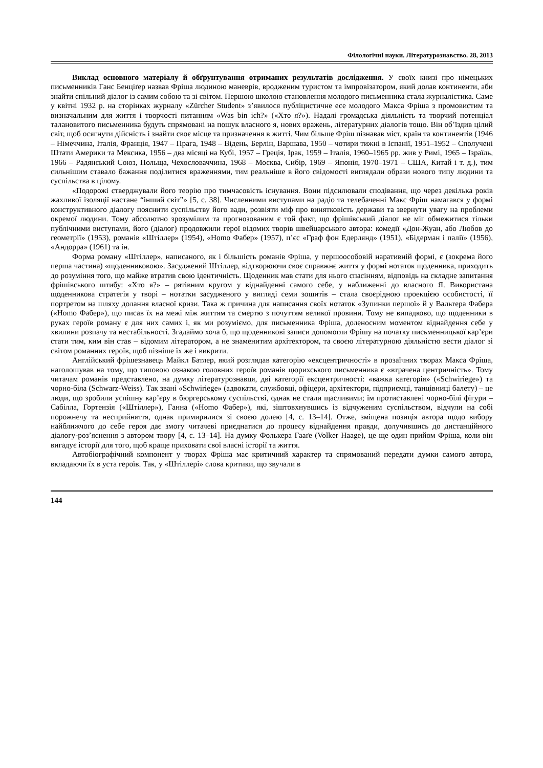Філологічні науки. Літературознавство. 28, 2013
Виклад основного матеріалу й обґрунтування отриманих результатів дослідження. У своїх книзі про німецьких письменників Ганс Бенціґер назвав Фріша людиною маневрів, вродженим туристом та імпровізатором, який долав континенти, аби знайти спільний діалог із самим собою та зі світом. Першою школою становлення молодого письменника стала журналістика. Саме у квітні 1932 р. на сторінках журналу «Zürcher Student» з’явилося публіцистичне есе молодого Макса Фріша з промовистим та визначальним для життя і творчості питанням «Was bin ich?» («Хто я?»). Надалі громадська діяльність та творчий потенціал талановитого письменника будуть спрямовані на пошук власного я, нових вражень, літературних діалогів тощо. Він об’їздив цілий світ, щоб осягнути дійсність і знайти своє місце та призначення в житті. Чим більше Фріш пізнавав міст, країн та континентів (1946 – Німеччина, Італія, Франція, 1947 – Прага, 1948 – Відень, Берлін, Варшава, 1950 – чотири тижні в Іспанії, 1951–1952 – Сполучені Штати Америки та Мексика, 1956 – два місяці на Кубі, 1957 – Греція, Ірак, 1959 – Італія, 1960–1965 рр. жив у Римі, 1965 – Ізраїль, 1966 – Радянський Союз, Польща, Чехословаччина, 1968 – Москва, Сибір, 1969 – Японія, 1970–1971 – США, Китай і т. д.), тим сильнішим ставало бажання поділитися враженнями, тим реальніше в його свідомості виглядали образи нового типу людини та суспільства в цілому.
«Подорожі стверджували його теорію про тимчасовість існування. Вони підсилювали сподівання, що через декілька років жахливої ізоляції настане “інший світ”» [5, с. 38]. Численними виступами на радіо та телебаченні Макс Фріш намагався у формі конструктивного діалогу пояснити суспільству його вади, розвіяти міф про винятковість держави та звернути увагу на проблеми окремої людини. Тому абсолютно зрозумілим та прогнозованим є той факт, що фрішівський діалог не міг обмежитися тільки публічними виступами, його (діалог) продовжили герої відомих творів швейцарського автора: комедії «Дон-Жуан, або Любов до геометрії» (1953), романів «Штіллер» (1954), «Homo Фабер» (1957), п’єс «Граф фон Едерлянд» (1951), «Бідерман і палії» (1956), «Андорра» (1961) та ін.
Форма роману «Штіллер», написаного, як і більшість романів Фріша, у першоособовій наративній формі, є (зокрема його перша частина) «щоденниковою». Засуджений Штіллер, відтворюючи своє справжнє життя у формі нотаток щоденника, приходить до розуміння того, що майже втратив свою ідентичність. Щоденник мав стати для нього спасінням, відповідь на складне запитання фрішівського штибу: «Хто я?» – рятівним кругом у віднайденні самого себе, у наближенні до власного Я. Використана щоденникова стратегія у творі – нотатки засудженого у вигляді семи зошитів – стала своєрідною проекцією особистості, її портретом на шляху долання власної кризи. Така ж причина для написання своїх нотаток «Зупинки першої» й у Вальтера Фабера («Homo Фабер»), що писав їх на межі між життям та смертю з почуттям великої провини. Тому не випадково, що щоденники в руках героїв роману є для них самих і, як ми розуміємо, для письменника Фріша, доленосним моментом віднайдення себе у хвилини розпачу та нестабільності. Згадаймо хоча б, що щоденникові записи допомогли Фрішу на початку письменницької кар’єри стати тим, ким він став – відомим літератором, а не знаменитим архітектором, та своєю літературною діяльністю вести діалог зі світом романних героїв, щоб пізніше їх же і викрити.
Англійський фрішезнавець Майкл Батлер, який розглядав категорію «ексцентричності» в прозаїчних творах Макса Фріша, наголошував на тому, що типовою ознакою головних героїв романів цюрихського письменника є «втрачена центричність». Тому читачам романів представлено, на думку літературознавця, дві категорії ексцентричності: «важка категорія» («Schwiriege») та чорно-біла (Schwarz-Weiss). Так звані «Schwiriege» (адвокати, службовці, офіцери, архітектори, підприємці, танцівниці балету) – це люди, що зробили успішну кар’єру в бюргерському суспільстві, однак не стали щасливими; їм протиставлені чорно-білі фігури – Сабілла, Гортензія («Штіллер»), Ганна («Homo Фабер»), які, зіштовхнувшись із відчуженим суспільством, відчули на собі порожнечу та несприйняття, однак примирилися зі своєю долею [4, с. 13–14]. Отже, зміщена позиція автора щодо вибору найближчого до себе героя дає змогу читачеві приєднатися до процесу віднайдення правди, долучившись до дистанційного діалогу-роз’яснення з автором твору [4, с. 13–14]. На думку Фолькера Гааґе (Volker Haage), це ще один прийом Фріша, коли він вигадує історії для того, щоб краще приховати свої власні історії та життя.
Автобіографічний компонент у творах Фріша має критичний характер та спрямований передати думки самого автора, вкладаючи їх в уста героїв. Так, у «Штіллері» слова критики, що звучали в
144